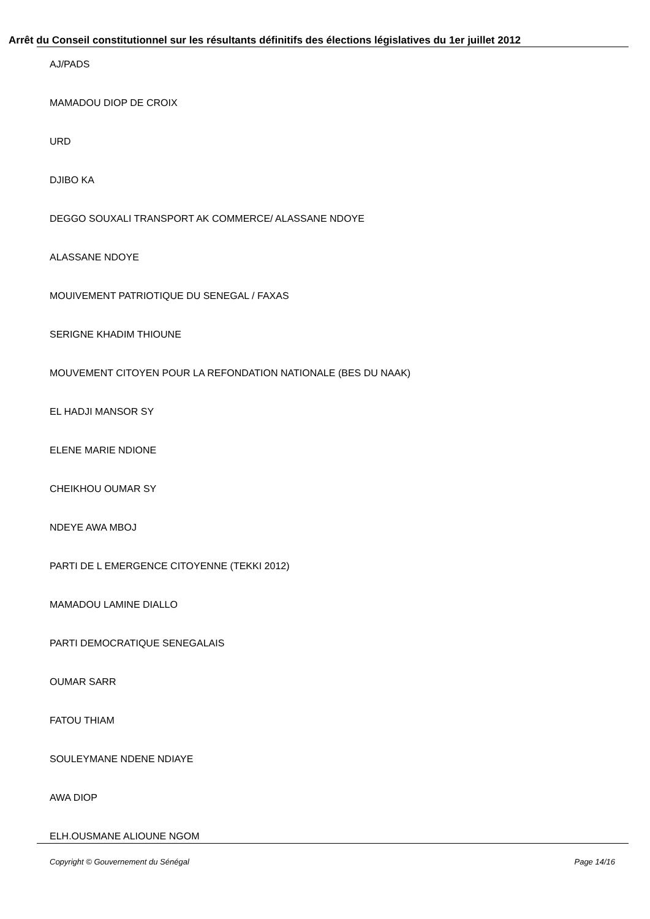Arrêt du Conseil constitutionnel sur les résultants définitifs des élections législatives du 1er juillet 2012
AJ/PADS
MAMADOU DIOP DE CROIX
URD
DJIBO KA
DEGGO SOUXALI TRANSPORT AK COMMERCE/ ALASSANE NDOYE
ALASSANE NDOYE
MOUIVEMENT PATRIOTIQUE DU SENEGAL / FAXAS
SERIGNE KHADIM THIOUNE
MOUVEMENT CITOYEN POUR LA REFONDATION NATIONALE (BES DU NAAK)
EL HADJI MANSOR SY
ELENE MARIE NDIONE
CHEIKHOU OUMAR SY
NDEYE AWA MBOJ
PARTI DE L EMERGENCE CITOYENNE (TEKKI 2012)
MAMADOU LAMINE DIALLO
PARTI DEMOCRATIQUE SENEGALAIS
OUMAR SARR
FATOU THIAM
SOULEYMANE NDENE NDIAYE
AWA DIOP
ELH.OUSMANE ALIOUNE NGOM
Copyright © Gouvernement du Sénégal Page 14/16